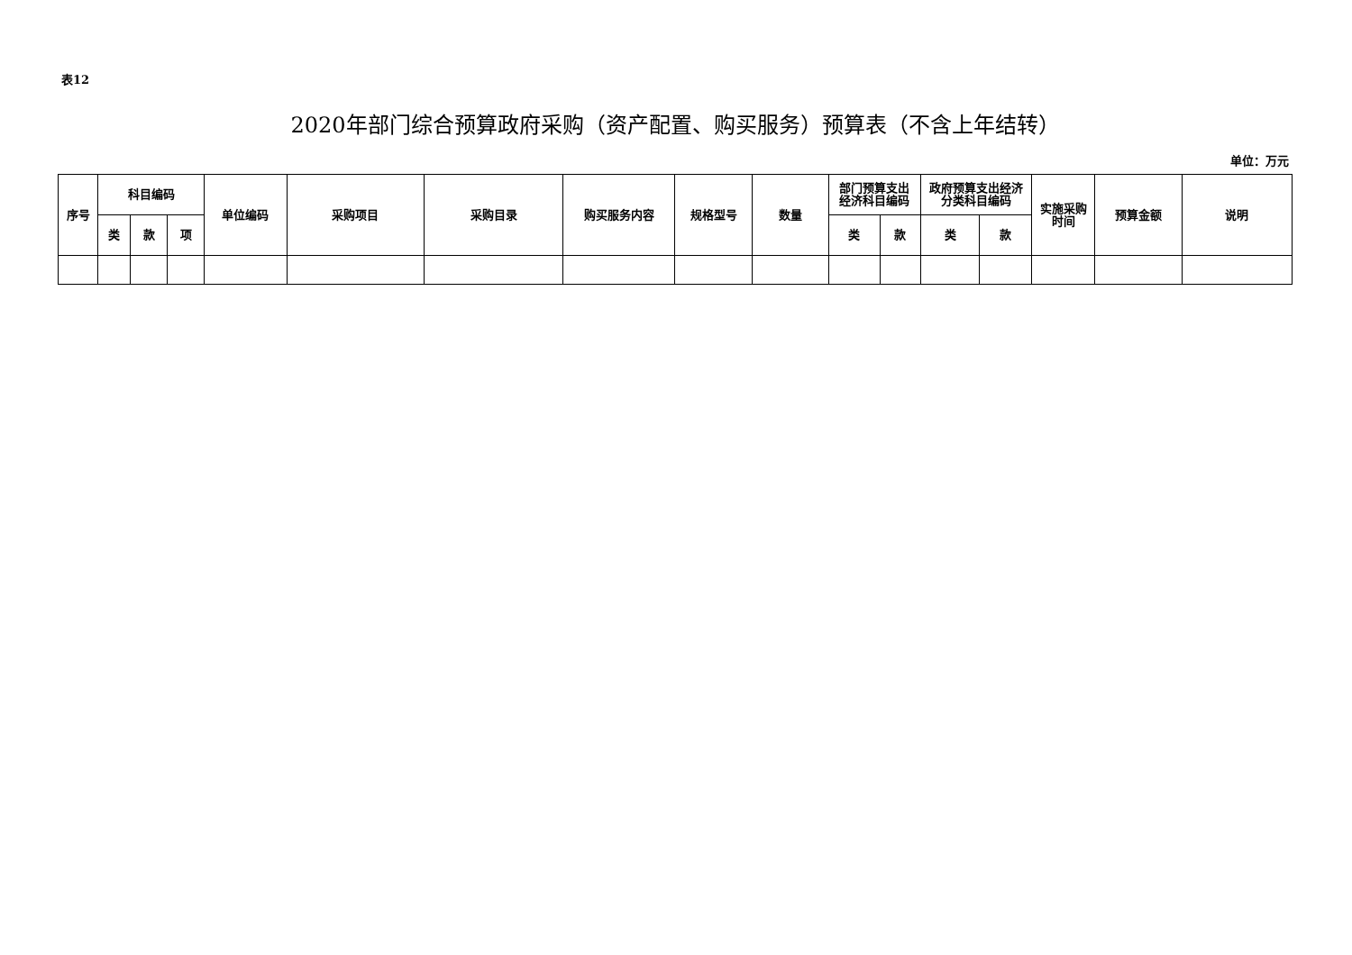表12
2020年部门综合预算政府采购（资产配置、购买服务）预算表（不含上年结转）
单位：万元
| 序号 | 科目编码 | | | 单位编码 | 采购项目 | 采购目录 | 购买服务内容 | 规格型号 | 数量 | 部门预算支出 经济科目编码 | | 政府预算支出经济 分类科目编码 | | 实施采购 时间 | 预算金额 | 说明 |
| --- | --- | --- | --- | --- | --- | --- | --- | --- | --- | --- | --- | --- | --- | --- | --- | --- |
| | 类 | 款 | 项 | | | | | | | 类 | 款 | 类 | 款 | | | |